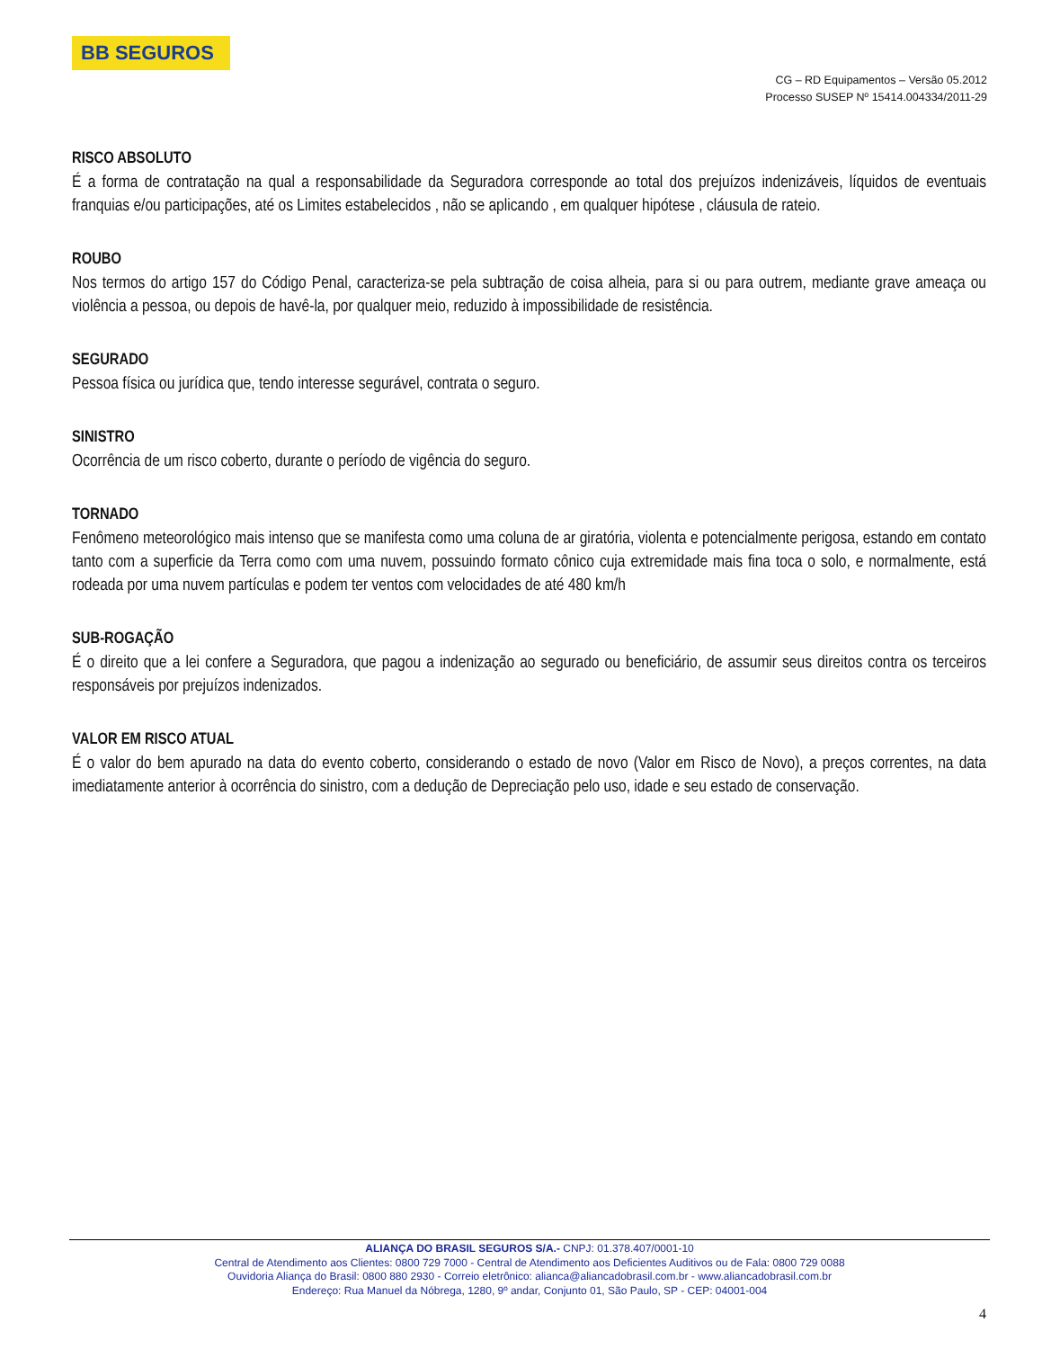BB SEGUROS
CG – RD Equipamentos – Versão 05.2012
Processo SUSEP Nº 15414.004334/2011-29
RISCO ABSOLUTO
É a forma de contratação na qual a responsabilidade da Seguradora corresponde ao total dos prejuízos indenizáveis, líquidos de eventuais franquias e/ou participações, até os Limites estabelecidos , não se aplicando , em qualquer hipótese , cláusula de rateio.
ROUBO
Nos termos do artigo 157 do Código Penal, caracteriza-se pela subtração de coisa alheia, para si ou para outrem, mediante grave ameaça ou violência a pessoa, ou depois de havê-la, por qualquer meio, reduzido à impossibilidade de resistência.
SEGURADO
Pessoa física ou jurídica que, tendo interesse segurável, contrata o seguro.
SINISTRO
Ocorrência de um risco coberto, durante o período de vigência do seguro.
TORNADO
Fenômeno meteorológico mais intenso que se manifesta como uma coluna de ar giratória, violenta e potencialmente perigosa, estando em contato tanto com a superficie da Terra como com uma nuvem, possuindo formato cônico cuja extremidade mais fina toca o solo, e normalmente, está rodeada por uma nuvem partículas e podem ter ventos com velocidades de até 480 km/h
SUB-ROGAÇÃO
É o direito que a lei confere a Seguradora, que pagou a indenização ao segurado ou beneficiário, de assumir seus direitos contra os terceiros responsáveis por prejuízos indenizados.
VALOR EM RISCO ATUAL
É o valor do bem apurado na data do evento coberto, considerando o estado de novo (Valor em Risco de Novo), a preços correntes, na data imediatamente anterior à ocorrência do sinistro, com a dedução de Depreciação pelo uso, idade e seu estado de conservação.
ALIANÇA DO BRASIL SEGUROS S/A.- CNPJ: 01.378.407/0001-10
Central de Atendimento aos Clientes: 0800 729 7000 - Central de Atendimento aos Deficientes Auditivos ou de Fala: 0800 729 0088
Ouvidoria Aliança do Brasil: 0800 880 2930 - Correio eletrônico: alianca@aliancadobrasil.com.br - www.aliancadobrasil.com.br
Endereço: Rua Manuel da Nóbrega, 1280, 9º andar, Conjunto 01, São Paulo, SP - CEP: 04001-004
4